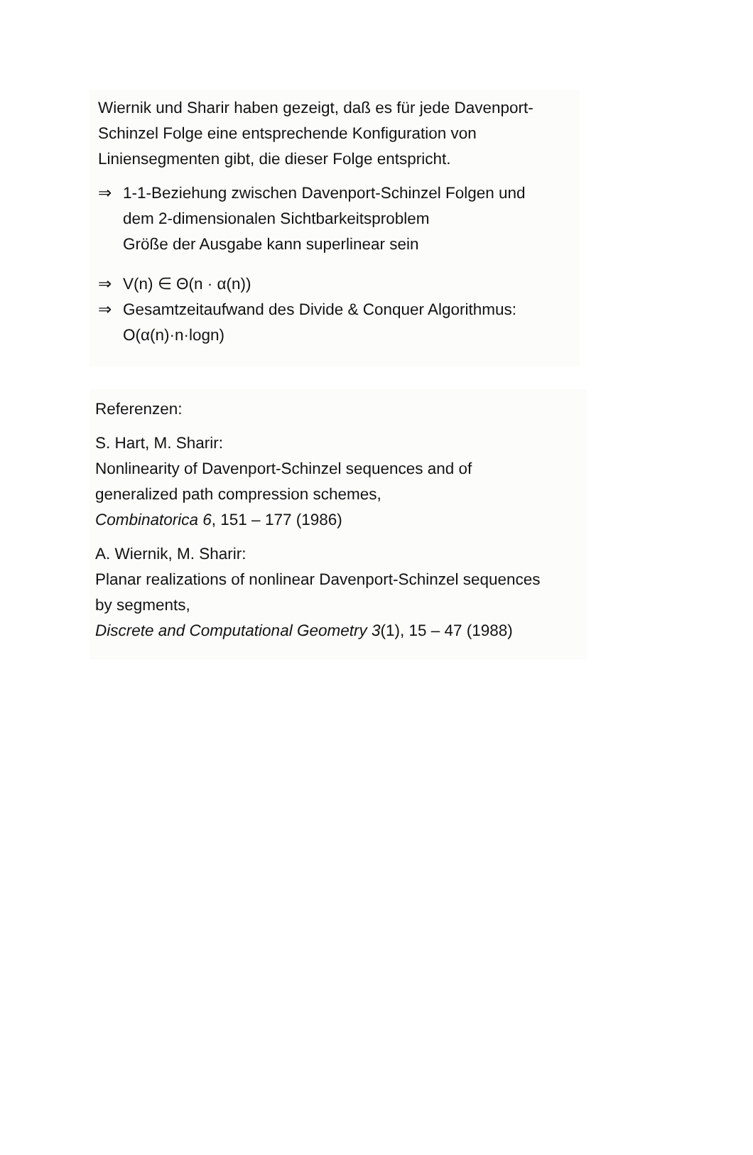Wiernik und Sharir haben gezeigt, daß es für jede Davenport-
Schinzel Folge eine entsprechende Konfiguration von
Liniensegmenten gibt, die dieser Folge entspricht.
⇒ 1-1-Beziehung zwischen Davenport-Schinzel Folgen und
dem 2-dimensionalen Sichtbarkeitsproblem
Größe der Ausgabe kann superlinear sein
⇒ V(n) ∈ Θ(n · α(n))
⇒ Gesamtzeitaufwand des Divide & Conquer Algorithmus:
O(α(n)·n·logn)
Referenzen:
S. Hart, M. Sharir:
Nonlinearity of Davenport-Schinzel sequences and of
generalized path compression schemes,
Combinatorica 6, 151 – 177 (1986)
A. Wiernik, M. Sharir:
Planar realizations of nonlinear Davenport-Schinzel sequences
by segments,
Discrete and Computational Geometry 3(1), 15 – 47 (1988)